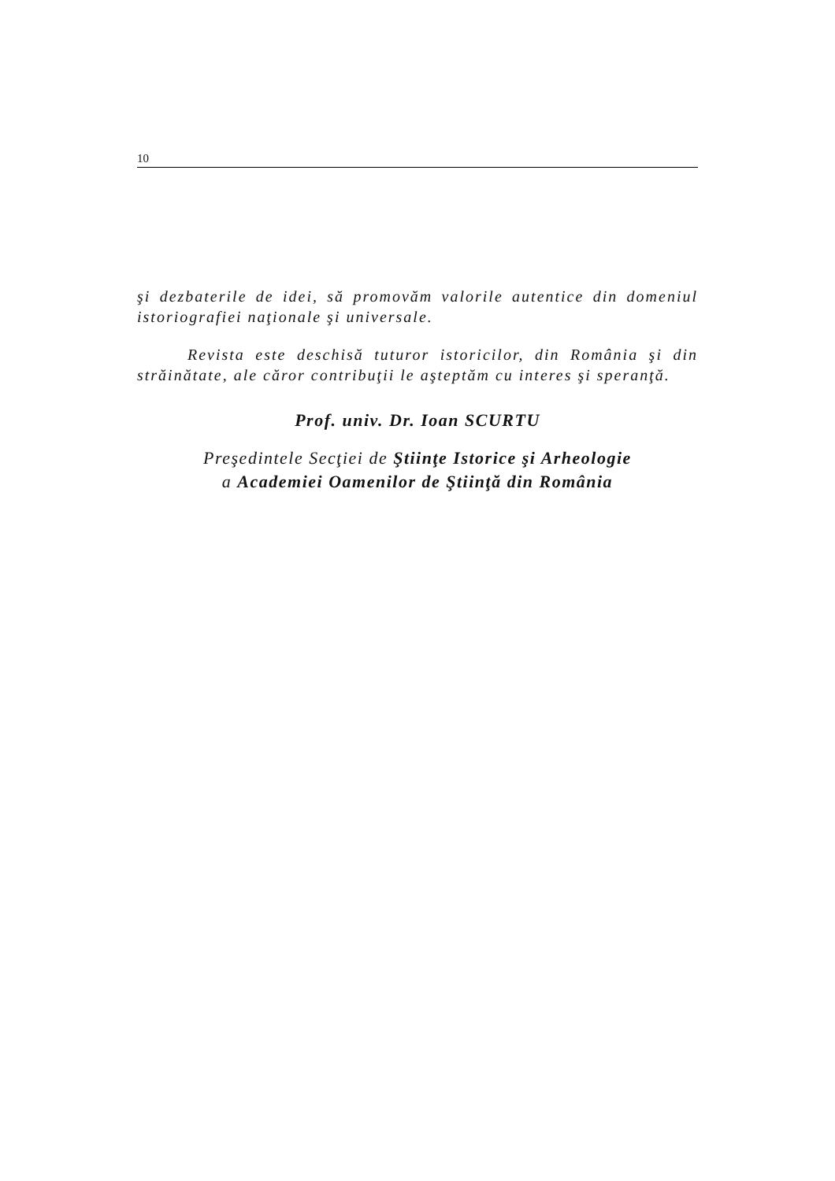10
şi dezbaterile de idei, să promovăm valorile autentice din domeniul istoriografiei naţionale şi universale.
Revista este deschisă tuturor istoricilor, din România şi din străinătate, ale căror contribuţii le aşteptăm cu interes şi speranţă.
Prof. univ. Dr. Ioan SCURTU
Preşedintele Secţiei de Ştiinţe Istorice şi Arheologie
a Academiei Oamenilor de Ştiinţă din România